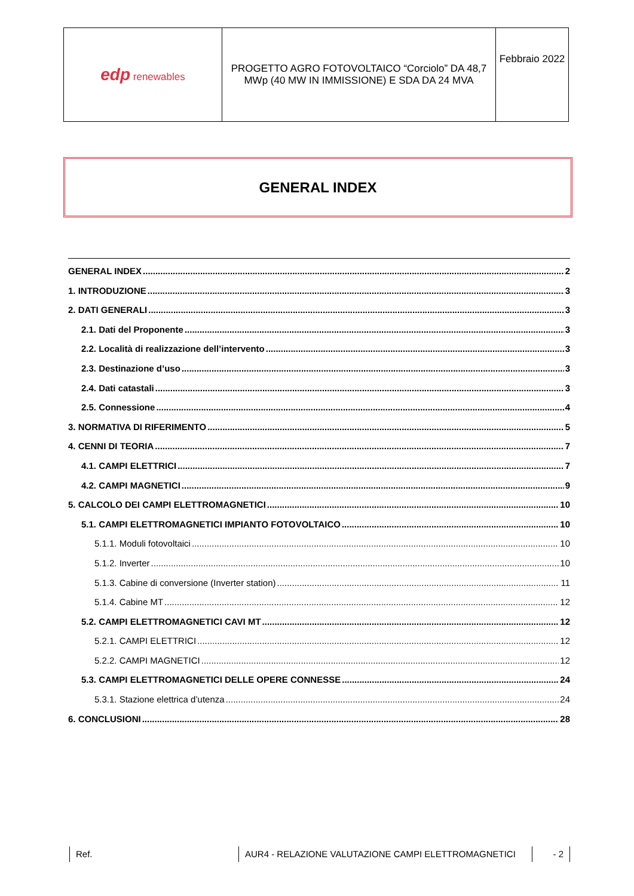| edp renewables | PROGETTO AGRO FOTOVOLTAICO “Corciolo” DA 48,7 MWp (40 MW IN IMMISSIONE) E SDA DA 24 MVA | Febbraio 2022 |
GENERAL INDEX
GENERAL INDEX 2
1. INTRODUZIONE 3
2. DATI GENERALI 3
2.1. Dati del Proponente 3
2.2. Località di realizzazione dell’intervento 3
2.3. Destinazione d’uso 3
2.4. Dati catastali 3
2.5. Connessione 4
3. NORMATIVA DI RIFERIMENTO 5
4. CENNI DI TEORIA 7
4.1. CAMPI ELETTRICI 7
4.2. CAMPI MAGNETICI 9
5. CALCOLO DEI CAMPI ELETTROMAGNETICI 10
5.1. CAMPI ELETTROMAGNETICI IMPIANTO FOTOVOLTAICO 10
5.1.1. Moduli fotovoltaici 10
5.1.2. Inverter 10
5.1.3. Cabine di conversione (Inverter station) 11
5.1.4. Cabine MT 12
5.2. CAMPI ELETTROMAGNETICI CAVI MT 12
5.2.1. CAMPI ELETTRICI 12
5.2.2. CAMPI MAGNETICI 12
5.3. CAMPI ELETTROMAGNETICI DELLE OPERE CONNESSE 24
5.3.1. Stazione elettrica d’utenza 24
6. CONCLUSIONI 28
Ref. AUR4 - RELAZIONE VALUTAZIONE CAMPI ELETTROMAGNETICI - 2